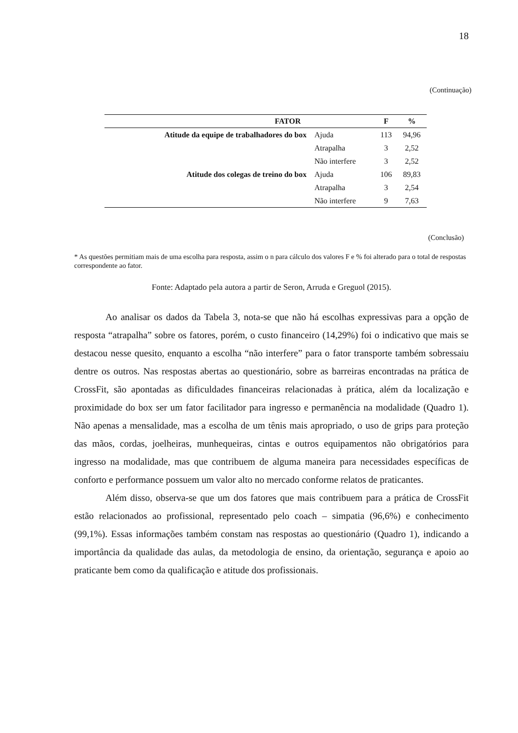18
(Continuação)
| FATOR | | F | % |
| --- | --- | --- | --- |
| Atitude da equipe de trabalhadores do box | Ajuda | 113 | 94,96 |
| | Atrapalha | 3 | 2,52 |
| | Não interfere | 3 | 2,52 |
| Atitude dos colegas de treino do box | Ajuda | 106 | 89,83 |
| | Atrapalha | 3 | 2,54 |
| | Não interfere | 9 | 7,63 |
(Conclusão)
* As questões permitiam mais de uma escolha para resposta, assim o n para cálculo dos valores F e % foi alterado para o total de respostas correspondente ao fator.
Fonte: Adaptado pela autora a partir de Seron, Arruda e Greguol (2015).
Ao analisar os dados da Tabela 3, nota-se que não há escolhas expressivas para a opção de resposta “atrapalha” sobre os fatores, porém, o custo financeiro (14,29%) foi o indicativo que mais se destacou nesse quesito, enquanto a escolha “não interfere” para o fator transporte também sobressaiu dentre os outros. Nas respostas abertas ao questionário, sobre as barreiras encontradas na prática de CrossFit, são apontadas as dificuldades financeiras relacionadas à prática, além da localização e proximidade do box ser um fator facilitador para ingresso e permanência na modalidade (Quadro 1). Não apenas a mensalidade, mas a escolha de um tênis mais apropriado, o uso de grips para proteção das mãos, cordas, joelheiras, munhequeiras, cintas e outros equipamentos não obrigatórios para ingresso na modalidade, mas que contribuem de alguma maneira para necessidades específicas de conforto e performance possuem um valor alto no mercado conforme relatos de praticantes.
Além disso, observa-se que um dos fatores que mais contribuem para a prática de CrossFit estão relacionados ao profissional, representado pelo coach – simpatia (96,6%) e conhecimento (99,1%). Essas informações também constam nas respostas ao questionário (Quadro 1), indicando a importância da qualidade das aulas, da metodologia de ensino, da orientação, segurança e apoio ao praticante bem como da qualificação e atitude dos profissionais.